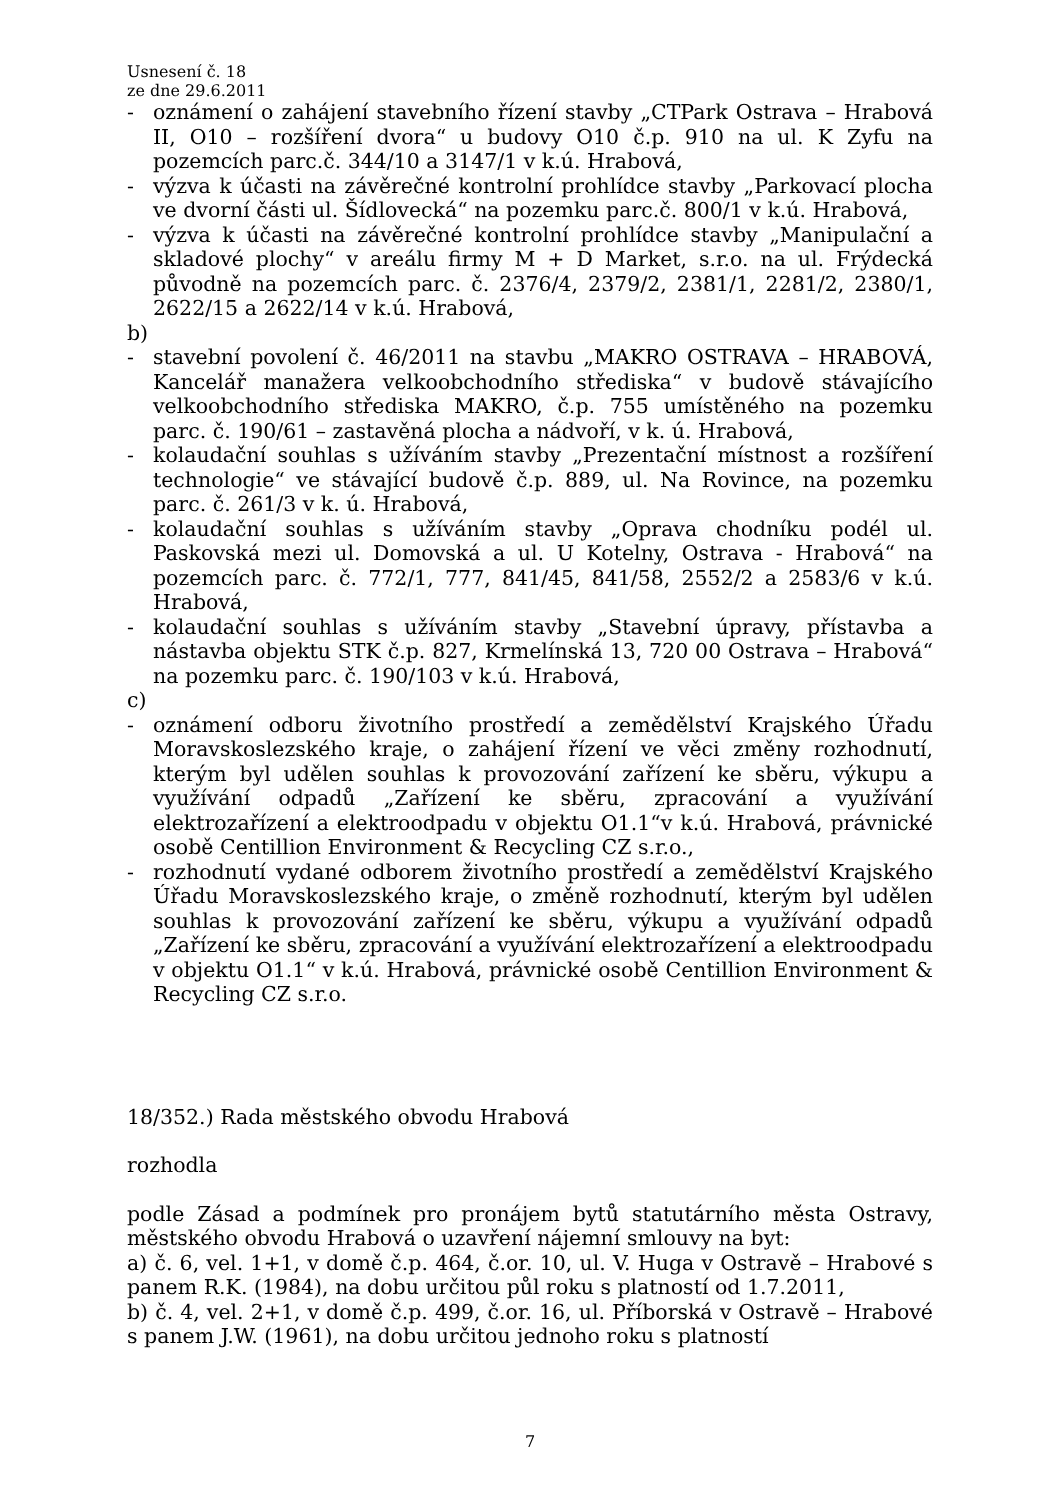Usnesení č. 18
ze dne 29.6.2011
- oznámení o zahájení stavebního řízení stavby „CTPark Ostrava – Hrabová II, O10 – rozšíření dvora“ u budovy O10 č.p. 910 na ul. K Zyfu na pozemcích parc.č. 344/10 a 3147/1 v k.ú. Hrabová,
- výzva k účasti na závěrečné kontrolní prohlídce stavby „Parkovací plocha ve dvorní části ul. Šídlovecká“ na pozemku parc.č. 800/1 v k.ú. Hrabová,
- výzva k účasti na závěrečné kontrolní prohlídce stavby „Manipulační a skladové plochy“ v areálu firmy M + D Market, s.r.o. na ul. Frýdecká původně na pozemcích parc. č. 2376/4, 2379/2, 2381/1, 2281/2, 2380/1, 2622/15 a 2622/14 v k.ú. Hrabová,
b)
- stavební povolení č. 46/2011 na stavbu „MAKRO OSTRAVA – HRABOVÁ, Kancelář manažera velkoobchodního střediska“ v budově stávajícího velkoobchodního střediska MAKRO, č.p. 755 umístěného na pozemku parc. č. 190/61 – zastavěná plocha a nádvoří, v k. ú. Hrabová,
- kolaudační souhlas s užíváním stavby „Prezentační místnost a rozšíření technologie“ ve stávající budově č.p. 889, ul. Na Rovince, na pozemku parc. č. 261/3 v k. ú. Hrabová,
- kolaudační souhlas s užíváním stavby „Oprava chodníku podél ul. Paskovská mezi ul. Domovská a ul. U Kotelny, Ostrava - Hrabová“ na pozemcích parc. č. 772/1, 777, 841/45, 841/58, 2552/2 a 2583/6 v k.ú. Hrabová,
- kolaudační souhlas s užíváním stavby „Stavební úpravy, přístavba a nástavba objektu STK č.p. 827, Krmelínská 13, 720 00 Ostrava – Hrabová“ na pozemku parc. č. 190/103 v k.ú. Hrabová,
c)
- oznámení odboru životního prostředí a zemědělství Krajského Úřadu Moravskoslezského kraje, o zahájení řízení ve věci změny rozhodnutí, kterým byl udělen souhlas k provozování zařízení ke sběru, výkupu a využívání odpadů „Zařízení ke sběru, zpracování a využívání elektrozařízení a elektroodpadu v objektu O1.1“v k.ú. Hrabová, právnické osobě Centillion Environment & Recycling CZ s.r.o.,
- rozhodnutí vydané odborem životního prostředí a zemědělství Krajského Úřadu Moravskoslezského kraje, o změně rozhodnutí, kterým byl udělen souhlas k provozování zařízení ke sběru, výkupu a využívání odpadů „Zařízení ke sběru, zpracování a využívání elektrozařízení a elektroodpadu v objektu O1.1“ v k.ú. Hrabová, právnické osobě Centillion Environment & Recycling CZ s.r.o.
18/352.) Rada městského obvodu Hrabová
rozhodla
podle Zásad a podmínek pro pronájem bytů statutárního města Ostravy, městského obvodu Hrabová o uzavření nájemní smlouvy na byt:
a) č. 6, vel. 1+1, v domě č.p. 464, č.or. 10, ul. V. Huga v Ostravě – Hrabové s panem R.K. (1984), na dobu určitou půl roku s platností od 1.7.2011,
b) č. 4, vel. 2+1, v domě č.p. 499, č.or. 16, ul. Příborská v Ostravě – Hrabové s panem J.W. (1961), na dobu určitou jednoho roku s platností
7